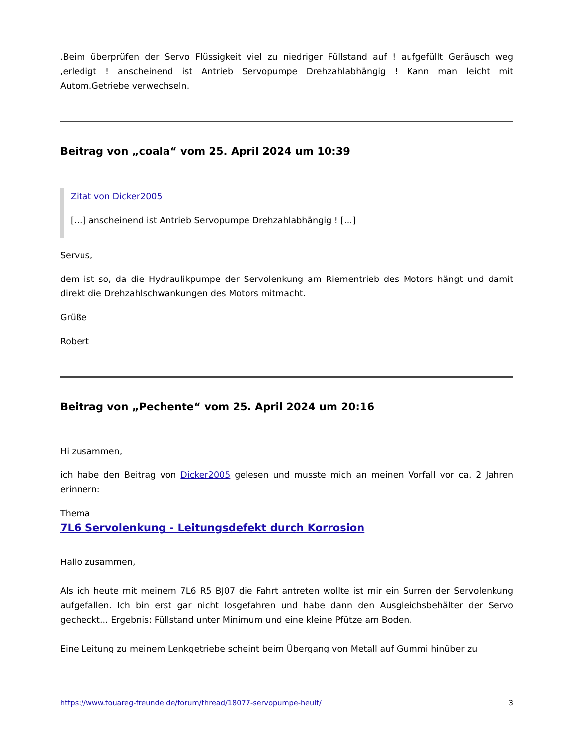.Beim überprüfen der Servo Flüssigkeit viel zu niedriger Füllstand auf ! aufgefüllt Geräusch weg ,erledigt ! anscheinend ist Antrieb Servopumpe Drehzahlabhängig ! Kann man leicht mit Autom.Getriebe verwechseln.
Beitrag von „coala“ vom 25. April 2024 um 10:39
Zitat von Dicker2005
[...] anscheinend ist Antrieb Servopumpe Drehzahlabhängig ! [...]
Servus,
dem ist so, da die Hydraulikpumpe der Servolenkung am Riementrieb des Motors hängt und damit direkt die Drehzahlschwankungen des Motors mitmacht.
Grüße
Robert
Beitrag von „Pechente“ vom 25. April 2024 um 20:16
Hi zusammen,
ich habe den Beitrag von Dicker2005 gelesen und musste mich an meinen Vorfall vor ca. 2 Jahren erinnern:
Thema
7L6 Servolenkung - Leitungsdefekt durch Korrosion
Hallo zusammen,
Als ich heute mit meinem 7L6 R5 BJ07 die Fahrt antreten wollte ist mir ein Surren der Servolenkung aufgefallen. Ich bin erst gar nicht losgefahren und habe dann den Ausgleichsbehälter der Servo gecheckt... Ergebnis: Füllstand unter Minimum und eine kleine Pfütze am Boden.
Eine Leitung zu meinem Lenkgetriebe scheint beim Übergang von Metall auf Gummi hinüber zu
https://www.touareg-freunde.de/forum/thread/18077-servopumpe-heult/ 3